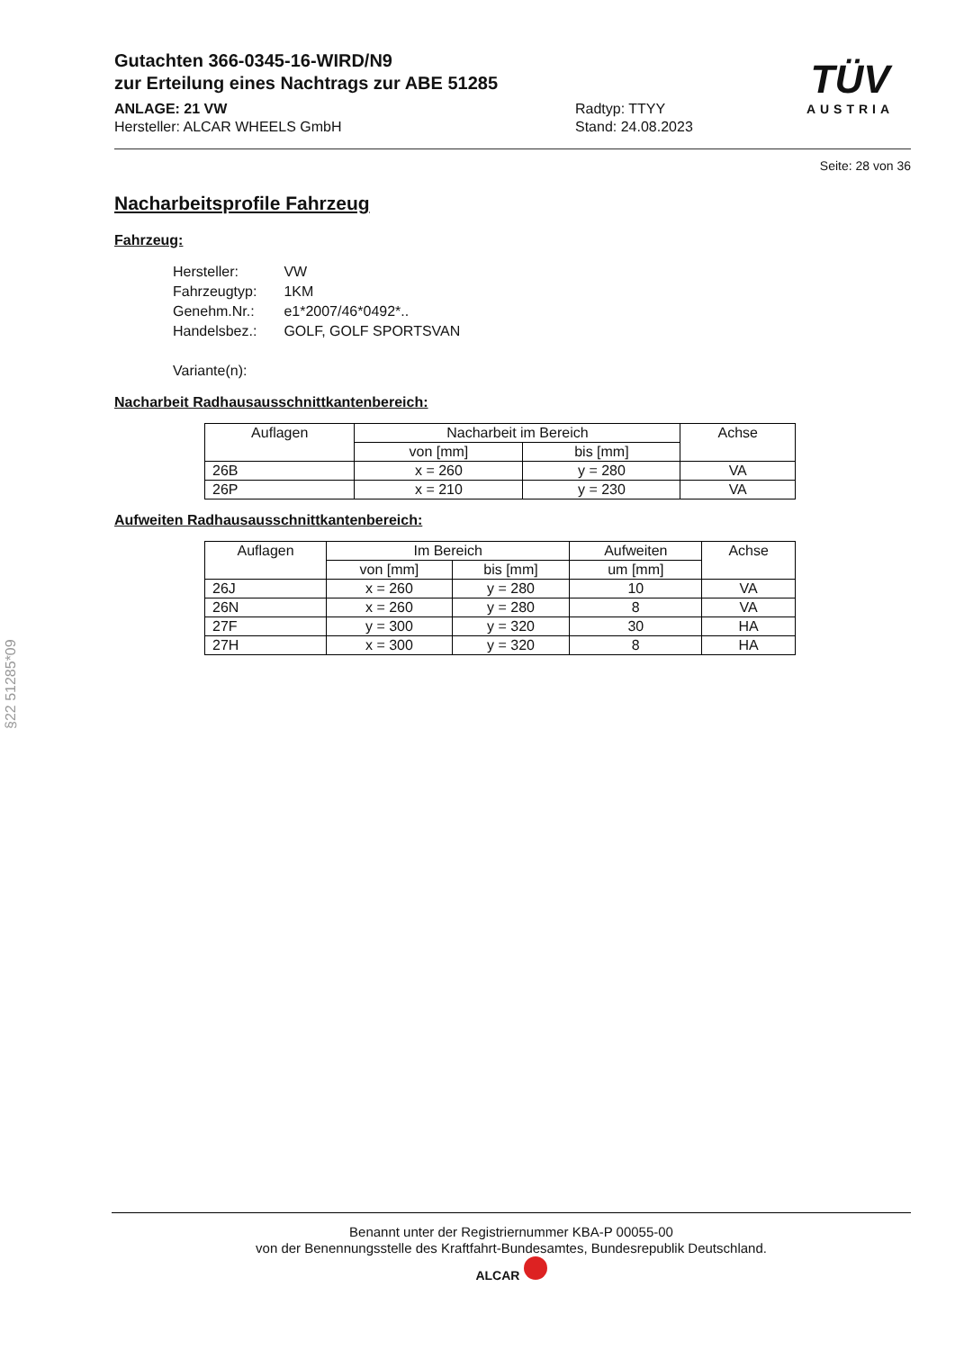TÜV
AUSTRIA
Gutachten 366-0345-16-WIRD/N9
zur Erteilung eines Nachtrags zur ABE 51285
ANLAGE: 21 VW
Hersteller: ALCAR WHEELS GmbH
Radtyp: TTYY
Stand: 24.08.2023
Seite: 28 von 36
Nacharbeitsprofile Fahrzeug
Fahrzeug:
| Hersteller: | VW |
| Fahrzeugtyp: | 1KM |
| Genehm.Nr.: | e1*2007/46*0492*.. |
| Handelsbez.: | GOLF, GOLF SPORTSVAN |
| Variante(n): | |
Nacharbeit Radhausausschnittkantenbereich:
| Auflagen | Nacharbeit im Bereich | | Achse |
| --- | --- | --- | --- |
| | von [mm] | bis [mm] | |
| 26B | x = 260 | y = 280 | VA |
| 26P | x = 210 | y = 230 | VA |
Aufweiten Radhausausschnittkantenbereich:
| Auflagen | Im Bereich | | Aufweiten | Achse |
| --- | --- | --- | --- | --- |
| | von [mm] | bis [mm] | um [mm] | |
| 26J | x = 260 | y = 280 | 10 | VA |
| 26N | x = 260 | y = 280 | 8 | VA |
| 27F | y = 300 | y = 320 | 30 | HA |
| 27H | x = 300 | y = 320 | 8 | HA |
§22 51285*09
Benannt unter der Registriernummer KBA-P 00055-00
von der Benennungsstelle des Kraftfahrt-Bundesamtes, Bundesrepublik Deutschland.
ALCAR